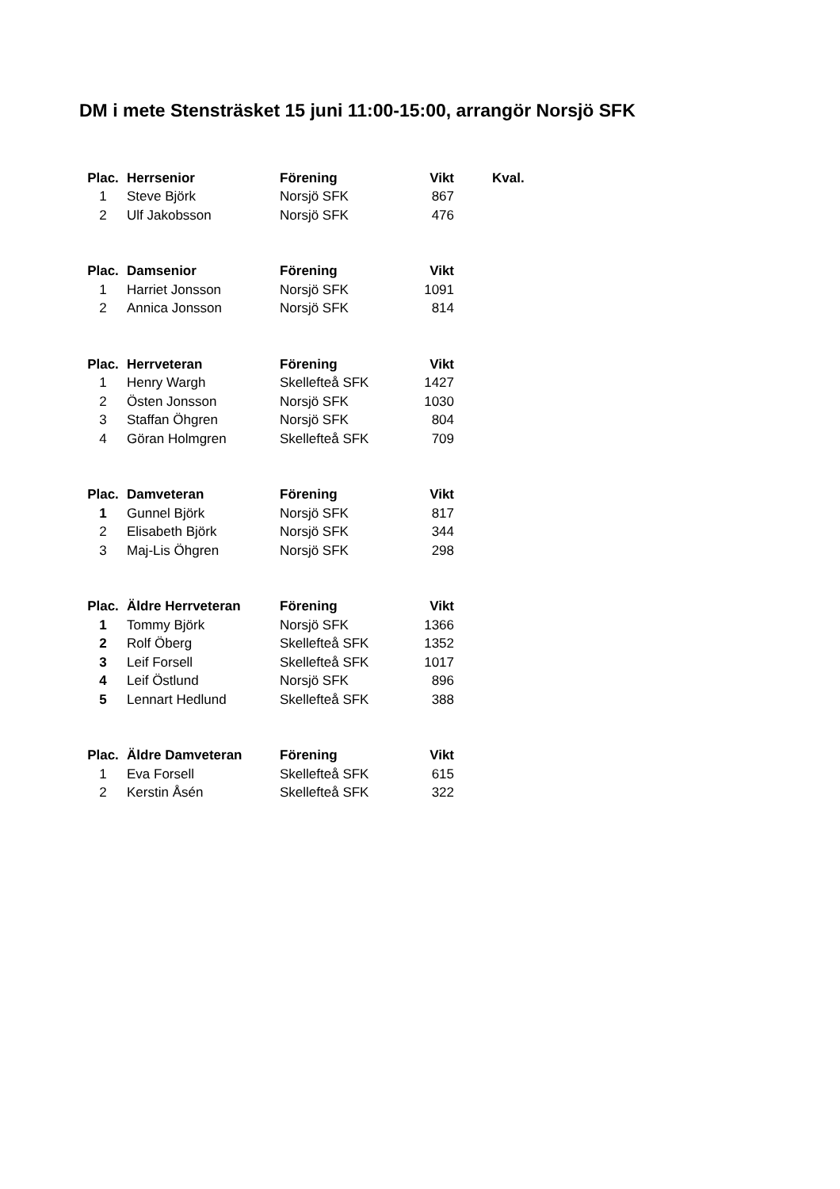DM i mete Stensträsket 15 juni 11:00-15:00, arrangör Norsjö SFK
| Plac. | Herrsenior | Förening | Vikt | Kval. |
| --- | --- | --- | --- | --- |
| 1 | Steve Björk | Norsjö SFK | 867 | |
| 2 | Ulf Jakobsson | Norsjö SFK | 476 | |
| Plac. | Damsenior | Förening | Vikt |
| --- | --- | --- | --- |
| 1 | Harriet Jonsson | Norsjö SFK | 1091 |
| 2 | Annica Jonsson | Norsjö SFK | 814 |
| Plac. | Herrveteran | Förening | Vikt |
| --- | --- | --- | --- |
| 1 | Henry Wargh | Skellefteå SFK | 1427 |
| 2 | Östen Jonsson | Norsjö SFK | 1030 |
| 3 | Staffan Öhgren | Norsjö SFK | 804 |
| 4 | Göran Holmgren | Skellefteå SFK | 709 |
| Plac. | Damveteran | Förening | Vikt |
| --- | --- | --- | --- |
| 1 | Gunnel Björk | Norsjö SFK | 817 |
| 2 | Elisabeth Björk | Norsjö SFK | 344 |
| 3 | Maj-Lis Öhgren | Norsjö SFK | 298 |
| Plac. | Äldre Herrveteran | Förening | Vikt |
| --- | --- | --- | --- |
| 1 | Tommy Björk | Norsjö SFK | 1366 |
| 2 | Rolf Öberg | Skellefteå SFK | 1352 |
| 3 | Leif Forsell | Skellefteå SFK | 1017 |
| 4 | Leif Östlund | Norsjö SFK | 896 |
| 5 | Lennart Hedlund | Skellefteå SFK | 388 |
| Plac. | Äldre Damveteran | Förening | Vikt |
| --- | --- | --- | --- |
| 1 | Eva Forsell | Skellefteå SFK | 615 |
| 2 | Kerstin Åsén | Skellefteå SFK | 322 |